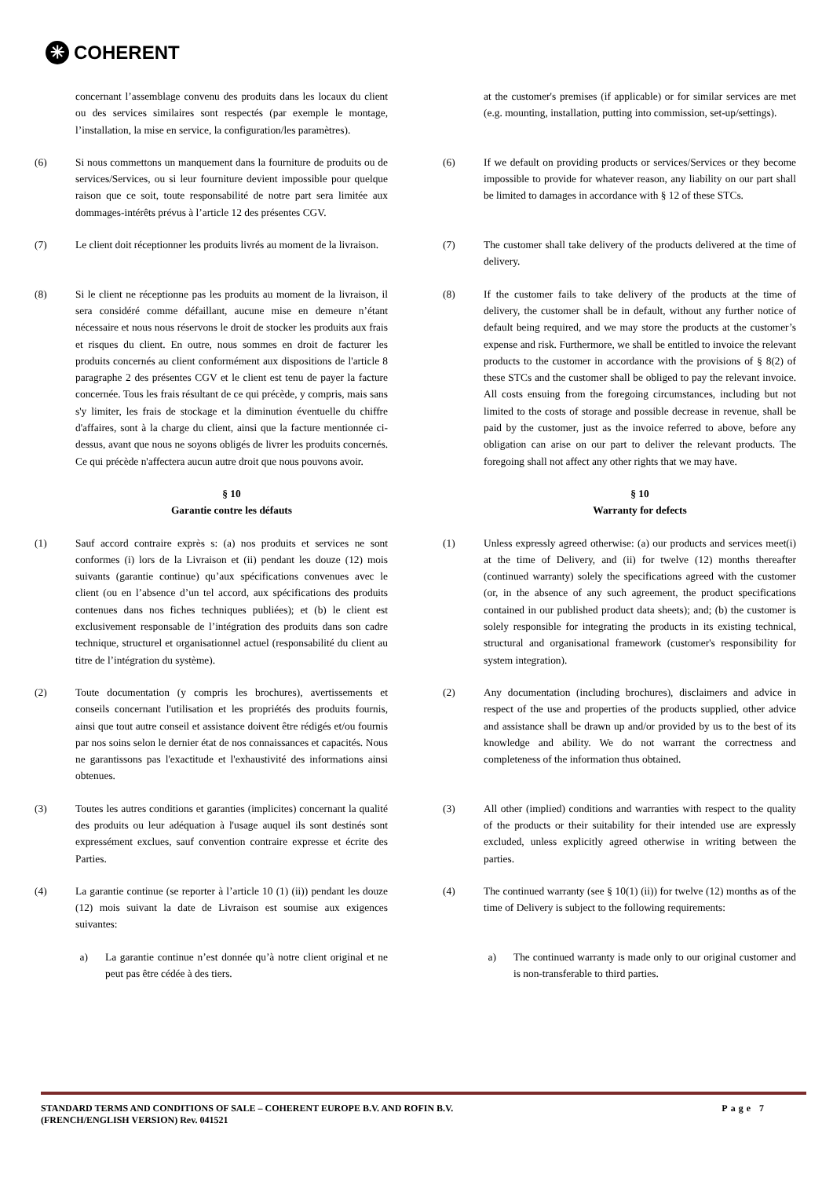✳
COHERENT
concernant l’assemblage convenu des produits dans les locaux du client ou des services similaires sont respectés (par exemple le montage, l’installation, la mise en service, la configuration/les paramètres).
at the customer's premises (if applicable) or for similar services are met (e.g. mounting, installation, putting into commission, set-up/settings).
(6) Si nous commettons un manquement dans la fourniture de produits ou de services/Services, ou si leur fourniture devient impossible pour quelque raison que ce soit, toute responsabilité de notre part sera limitée aux dommages-intérêts prévus à l’article 12 des présentes CGV.
(6) If we default on providing products or services/Services or they become impossible to provide for whatever reason, any liability on our part shall be limited to damages in accordance with § 12 of these STCs.
(7) Le client doit réceptionner les produits livrés au moment de la livraison.
(7) The customer shall take delivery of the products delivered at the time of delivery.
(8) Si le client ne réceptionne pas les produits au moment de la livraison, il sera considéré comme défaillant, aucune mise en demeure n’étant nécessaire et nous nous réservons le droit de stocker les produits aux frais et risques du client. En outre, nous sommes en droit de facturer les produits concernés au client conformément aux dispositions de l'article 8 paragraphe 2 des présentes CGV et le client est tenu de payer la facture concernée. Tous les frais résultant de ce qui précède, y compris, mais sans s'y limiter, les frais de stockage et la diminution éventuelle du chiffre d'affaires, sont à la charge du client, ainsi que la facture mentionnée ci-dessus, avant que nous ne soyons obligés de livrer les produits concernés. Ce qui précède n'affectera aucun autre droit que nous pouvons avoir.
(8) If the customer fails to take delivery of the products at the time of delivery, the customer shall be in default, without any further notice of default being required, and we may store the products at the customer’s expense and risk. Furthermore, we shall be entitled to invoice the relevant products to the customer in accordance with the provisions of § 8(2) of these STCs and the customer shall be obliged to pay the relevant invoice. All costs ensuing from the foregoing circumstances, including but not limited to the costs of storage and possible decrease in revenue, shall be paid by the customer, just as the invoice referred to above, before any obligation can arise on our part to deliver the relevant products. The foregoing shall not affect any other rights that we may have.
§ 10
Garantie contre les défauts
§ 10
Warranty for defects
(1) Sauf accord contraire exprès s: (a) nos produits et services ne sont conformes (i) lors de la Livraison et (ii) pendant les douze (12) mois suivants (garantie continue) qu’aux spécifications convenues avec le client (ou en l’absence d’un tel accord, aux spécifications des produits contenues dans nos fiches techniques publiées); et (b) le client est exclusivement responsable de l’intégration des produits dans son cadre technique, structurel et organisationnel actuel (responsabilité du client au titre de l’intégration du système).
(1) Unless expressly agreed otherwise: (a) our products and services meet(i) at the time of Delivery, and (ii) for twelve (12) months thereafter (continued warranty) solely the specifications agreed with the customer (or, in the absence of any such agreement, the product specifications contained in our published product data sheets); and; (b) the customer is solely responsible for integrating the products in its existing technical, structural and organisational framework (customer's responsibility for system integration).
(2) Toute documentation (y compris les brochures), avertissements et conseils concernant l'utilisation et les propriétés des produits fournis, ainsi que tout autre conseil et assistance doivent être rédigés et/ou fournis par nos soins selon le dernier état de nos connaissances et capacités. Nous ne garantissons pas l'exactitude et l'exhaustivité des informations ainsi obtenues.
(2) Any documentation (including brochures), disclaimers and advice in respect of the use and properties of the products supplied, other advice and assistance shall be drawn up and/or provided by us to the best of its knowledge and ability. We do not warrant the correctness and completeness of the information thus obtained.
(3) Toutes les autres conditions et garanties (implicites) concernant la qualité des produits ou leur adéquation à l'usage auquel ils sont destinés sont expressément exclues, sauf convention contraire expresse et écrite des Parties.
(3) All other (implied) conditions and warranties with respect to the quality of the products or their suitability for their intended use are expressly excluded, unless explicitly agreed otherwise in writing between the parties.
(4) La garantie continue (se reporter à l’article 10 (1) (ii)) pendant les douze (12) mois suivant la date de Livraison est soumise aux exigences suivantes:
(4) The continued warranty (see § 10(1) (ii)) for twelve (12) months as of the time of Delivery is subject to the following requirements:
a) La garantie continue n’est donnée qu’à notre client original et ne peut pas être cédée à des tiers.
a) The continued warranty is made only to our original customer and is non-transferable to third parties.
Page 7 STANDARD TERMS AND CONDITIONS OF SALE – COHERENT EUROPE B.V. AND ROFIN B.V.
(FRENCH/ENGLISH VERSION) Rev. 041521